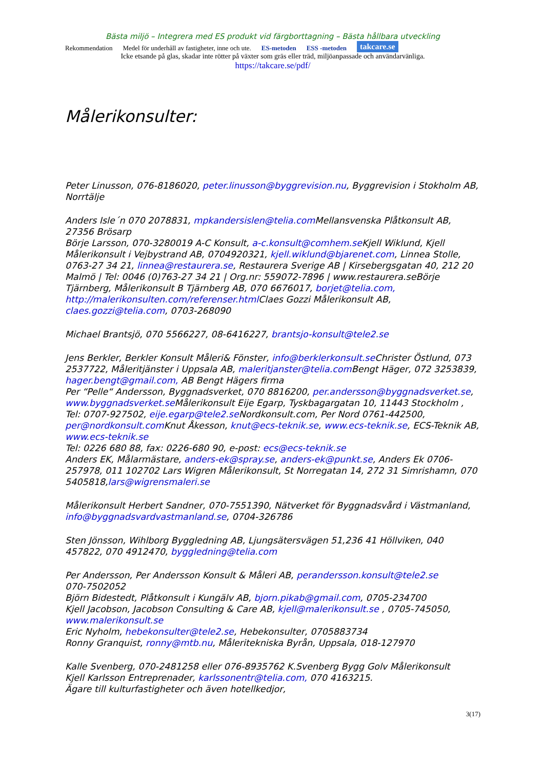Bästa miljö – Integrera med ES produkt vid färgborttagning – Bästa hållbara utveckling
Rekommendation Medel för underhåll av fastigheter, inne och ute. ES-metoden ESS -metoden takcare.se
Icke etsande på glas, skadar inte rötter på växter som gräs eller träd, miljöanpassade och användarvänliga.
https://takcare.se/pdf/
Målerikonsulter:
Peter Linusson, 076-8186020, peter.linusson@byggrevision.nu, Byggrevision i Stokholm AB, Norrtälje
Anders Isle´n 070 2078831, mpkandersislen@telia.com Mellansvenska Plåtkonsult AB, 27356 Brösarp
Börje Larsson, 070-3280019 A-C Konsult, a-c.konsult@comhem.se Kjell Wiklund, Kjell Målerikonsult i Vejbystrand AB, 0704920321, kjell.wiklund@bjarenet.com, Linnea Stolle, 0763-27 34 21, linnea@restaurera.se, Restaurera Sverige AB | Kirsebergsgatan 40, 212 20 Malmö | Tel: 0046 (0)763-27 34 21 | Org.nr: 559072-7896 | www.restaurera.seBörje Tjärnberg, Målerikonsult B Tjärnberg AB, 070 6676017, borjet@telia.com, http://malerikonsulten.com/referenser.html Claes Gozzi Målerikonsult AB, claes.gozzi@telia.com, 0703-268090
Michael Brantsjö, 070 5566227, 08-6416227, brantsjo-konsult@tele2.se
Jens Berkler, Berkler Konsult Måleri& Fönster, info@berklerkonsult.se Christer Östlund, 073 2537722, Måleritjänster i Uppsala AB, maleritjanster@telia.com Bengt Häger, 072 3253839, hager.bengt@gmail.com, AB Bengt Hägers firma
Per “Pelle“ Andersson, Byggnadsverket, 070 8816200, per.andersson@byggnadsverket.se, www.byggnadsverket.se Målerikonsult Eije Egarp, Tyskbagargatan 10, 11443 Stockholm , Tel: 0707-927502, eije.egarp@tele2.se Nordkonsult.com, Per Nord 0761-442500, per@nordkonsult.com Knut Åkesson, knut@ecs-teknik.se, www.ecs-teknik.se, ECS-Teknik AB, www.ecs-teknik.se
Tel: 0226 680 88, fax: 0226-680 90, e-post: ecs@ecs-teknik.se
Anders EK, Målarmästare, anders-ek@spray.se, anders-ek@punkt.se, Anders Ek 0706-257978, 011 102702 Lars Wigren Målerikonsult, St Norregatan 14, 272 31 Simrishamn, 070 5405818,lars@wigrensmaleri.se
Målerikonsult Herbert Sandner, 070-7551390, Nätverket för Byggnadsvård i Västmanland, info@byggnadsvardvastmanland.se, 0704-326786
Sten Jönsson, Wihlborg Byggledning AB, Ljungsätersvägen 51,236 41 Höllviken, 040 457822, 070 4912470, byggledning@telia.com
Per Andersson, Per Andersson Konsult & Måleri AB, perandersson.konsult@tele2.se
070-7502052
Björn Bidestedt, Plåtkonsult i Kungälv AB, bjorn.pikab@gmail.com, 0705-234700
Kjell Jacobson, Jacobson Consulting & Care AB, kjell@malerikonsult.se , 0705-745050, www.malerikonsult.se
Eric Nyholm, hebekonsulter@tele2.se, Hebekonsulter, 0705883734
Ronny Granquist, ronny@mtb.nu, Måleritekniska Byrån, Uppsala, 018-127970
Kalle Svenberg, 070-2481258 eller 076-8935762 K.Svenberg Bygg Golv Målerikonsult
Kjell Karlsson Entreprenader, karlssonentr@telia.com, 070 4163215.
Ägare till kulturfastigheter och även hotellkedjor,
3(17)